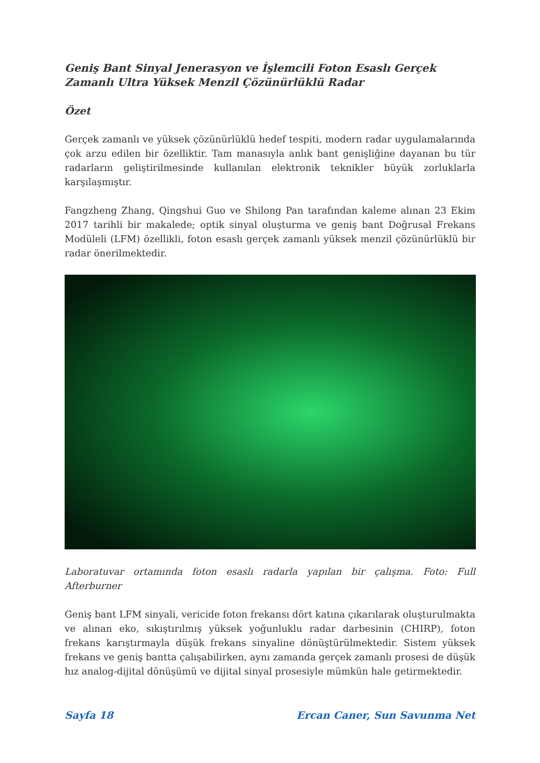Geniş Bant Sinyal Jenerasyon ve İşlemcili Foton Esaslı Gerçek Zamanlı Ultra Yüksek Menzil Çözünürlüklü Radar
Özet
Gerçek zamanlı ve yüksek çözünürlüklü hedef tespiti, modern radar uygulamalarında çok arzu edilen bir özelliktir. Tam manasıyla anlık bant genişliğine dayanan bu tür radarların geliştirilmesinde kullanılan elektronik teknikler büyük zorluklarla karşılaşmıştır.
Fangzheng Zhang, Qingshui Guo ve Shilong Pan tarafından kaleme alınan 23 Ekim 2017 tarihli bir makalede; optik sinyal oluşturma ve geniş bant Doğrusal Frekans Modüleli (LFM) özellikli, foton esaslı gerçek zamanlı yüksek menzil çözünürlüklü bir radar önerilmektedir.
Laboratuvar ortamında foton esaslı radarla yapılan bir çalışma. Foto: Full Afterburner
Geniş bant LFM sinyali, vericide foton frekansı dört katına çıkarılarak oluşturulmakta ve alınan eko, sıkıştırılmış yüksek yoğunluklu radar darbesinin (CHIRP), foton frekans karıştırmayla düşük frekans sinyaline dönüştürülmektedir. Sistem yüksek frekans ve geniş bantta çalışabilirken, aynı zamanda gerçek zamanlı prosesi de düşük hız analog-dijital dönüşümü ve dijital sinyal prosesiyle mümkün hale getirmektedir.
Sayfa 18 Ercan Caner, Sun Savunma Net